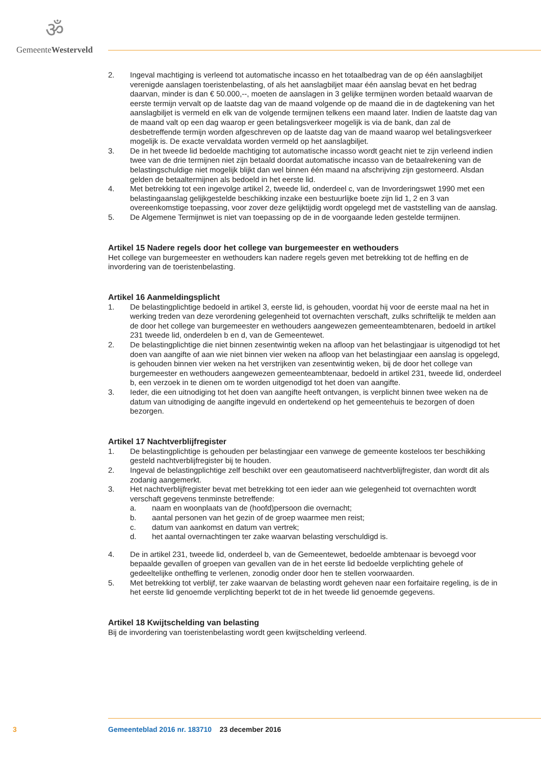ॐ
GemeenteWesterveld
2. Ingeval machtiging is verleend tot automatische incasso en het totaalbedrag van de op één aanslagbiljet verenigde aanslagen toeristenbelasting, of als het aanslagbiljet maar één aanslag bevat en het bedrag daarvan, minder is dan € 50.000,--, moeten de aanslagen in 3 gelijke termijnen worden betaald waarvan de eerste termijn vervalt op de laatste dag van de maand volgende op de maand die in de dagtekening van het aanslagbiljet is vermeld en elk van de volgende termijnen telkens een maand later. Indien de laatste dag van de maand valt op een dag waarop er geen betalingsverkeer mogelijk is via de bank, dan zal de desbetreffende termijn worden afgeschreven op de laatste dag van de maand waarop wel betalingsverkeer mogelijk is. De exacte vervaldata worden vermeld op het aanslagbiljet.
3. De in het tweede lid bedoelde machtiging tot automatische incasso wordt geacht niet te zijn verleend indien twee van de drie termijnen niet zijn betaald doordat automatische incasso van de betaalrekening van de belastingschuldige niet mogelijk blijkt dan wel binnen één maand na afschrijving zijn gestorneerd. Alsdan gelden de betaaltermijnen als bedoeld in het eerste lid.
4. Met betrekking tot een ingevolge artikel 2, tweede lid, onderdeel c, van de Invorderingswet 1990 met een belastingaanslag gelijkgestelde beschikking inzake een bestuurlijke boete zijn lid 1, 2 en 3 van overeenkomstige toepassing, voor zover deze gelijktijdig wordt opgelegd met de vaststelling van de aanslag.
5. De Algemene Termijnwet is niet van toepassing op de in de voorgaande leden gestelde termijnen.
Artikel 15 Nadere regels door het college van burgemeester en wethouders
Het college van burgemeester en wethouders kan nadere regels geven met betrekking tot de heffing en de invordering van de toeristenbelasting.
Artikel 16 Aanmeldingsplicht
1. De belastingplichtige bedoeld in artikel 3, eerste lid, is gehouden, voordat hij voor de eerste maal na het in werking treden van deze verordening gelegenheid tot overnachten verschaft, zulks schriftelijk te melden aan de door het college van burgemeester en wethouders aangewezen gemeenteambtenaren, bedoeld in artikel 231 tweede lid, onderdelen b en d, van de Gemeentewet.
2. De belastingplichtige die niet binnen zesentwintig weken na afloop van het belastingjaar is uitgenodigd tot het doen van aangifte of aan wie niet binnen vier weken na afloop van het belastingjaar een aanslag is opgelegd, is gehouden binnen vier weken na het verstrijken van zesentwintig weken, bij de door het college van burgemeester en wethouders aangewezen gemeenteambtenaar, bedoeld in artikel 231, tweede lid, onderdeel b, een verzoek in te dienen om te worden uitgenodigd tot het doen van aangifte.
3. Ieder, die een uitnodiging tot het doen van aangifte heeft ontvangen, is verplicht binnen twee weken na de datum van uitnodiging de aangifte ingevuld en ondertekend op het gemeentehuis te bezorgen of doen bezorgen.
Artikel 17 Nachtverblijfregister
1. De belastingplichtige is gehouden per belastingjaar een vanwege de gemeente kosteloos ter beschikking gesteld nachtverblijfregister bij te houden.
2. Ingeval de belastingplichtige zelf beschikt over een geautomatiseerd nachtverblijfregister, dan wordt dit als zodanig aangemerkt.
3. Het nachtverblijfregister bevat met betrekking tot een ieder aan wie gelegenheid tot overnachten wordt verschaft gegevens tenminste betreffende:
a. naam en woonplaats van de (hoofd)persoon die overnacht;
b. aantal personen van het gezin of de groep waarmee men reist;
c. datum van aankomst en datum van vertrek;
d. het aantal overnachtingen ter zake waarvan belasting verschuldigd is.
4. De in artikel 231, tweede lid, onderdeel b, van de Gemeentewet, bedoelde ambtenaar is bevoegd voor bepaalde gevallen of groepen van gevallen van de in het eerste lid bedoelde verplichting gehele of gedeeltelijke ontheffing te verlenen, zonodig onder door hen te stellen voorwaarden.
5. Met betrekking tot verblijf, ter zake waarvan de belasting wordt geheven naar een forfaitaire regeling, is de in het eerste lid genoemde verplichting beperkt tot de in het tweede lid genoemde gegevens.
Artikel 18 Kwijtschelding van belasting
Bij de invordering van toeristenbelasting wordt geen kwijtschelding verleend.
3 Gemeenteblad 2016 nr. 183710 23 december 2016